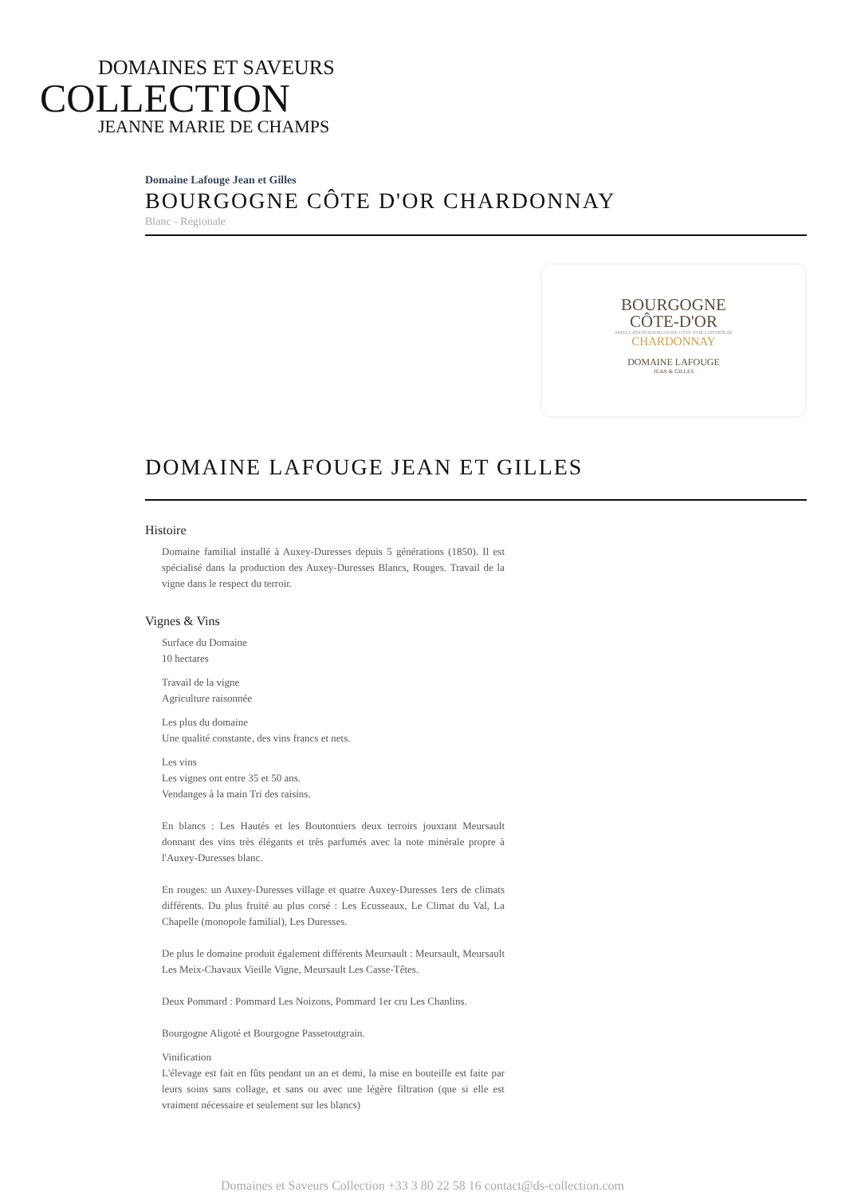DOMAINES ET SAVEURS
COLLECTION
JEANNE MARIE DE CHAMPS
Domaine Lafouge Jean et Gilles
BOURGOGNE CÔTE D'OR CHARDONNAY
Blanc - Régionale
BOURGOGNE
CÔTE-D'OR
APPELLATION BOURGOGNE CÔTE D'OR CONTRÔLÉE
CHARDONNAY
DOMAINE LAFOUGE
JEAN & GILLES
DOMAINE LAFOUGE JEAN ET GILLES
Histoire
Domaine familial installé à Auxey-Duresses depuis 5 générations (1850). Il est spécialisé dans la production des Auxey-Duresses Blancs, Rouges. Travail de la vigne dans le respect du terroir.
Vignes & Vins
Surface du Domaine
10 hectares
Travail de la vigne
Agriculture raisonnée
Les plus du domaine
Une qualité constante, des vins francs et nets.
Les vins
Les vignes ont entre 35 et 50 ans.
Vendanges à la main Tri des raisins.
En blancs : Les Hautés et les Boutonniers deux terroirs jouxtant Meursault donnant des vins très élégants et très parfumés avec la note minérale propre à l'Auxey-Duresses blanc.
En rouges: un Auxey-Duresses village et quatre Auxey-Duresses 1ers de climats différents. Du plus fruité au plus corsé : Les Ecusseaux, Le Climat du Val, La Chapelle (monopole familial), Les Duresses.
De plus le domaine produit également différents Meursault : Meursault, Meursault Les Meix-Chavaux Vieille Vigne, Meursault Les Casse-Têtes.
Deux Pommard : Pommard Les Noizons, Pommard 1er cru Les Chanlins.
Bourgogne Aligoté et Bourgogne Passetoutgrain.
Vinification
L'élevage est fait en fûts pendant un an et demi, la mise en bouteille est faite par leurs soins sans collage, et sans ou avec une légère filtration (que si elle est vraiment nécessaire et seulement sur les blancs)
Domaines et Saveurs Collection +33 3 80 22 58 16 contact@ds-collection.com